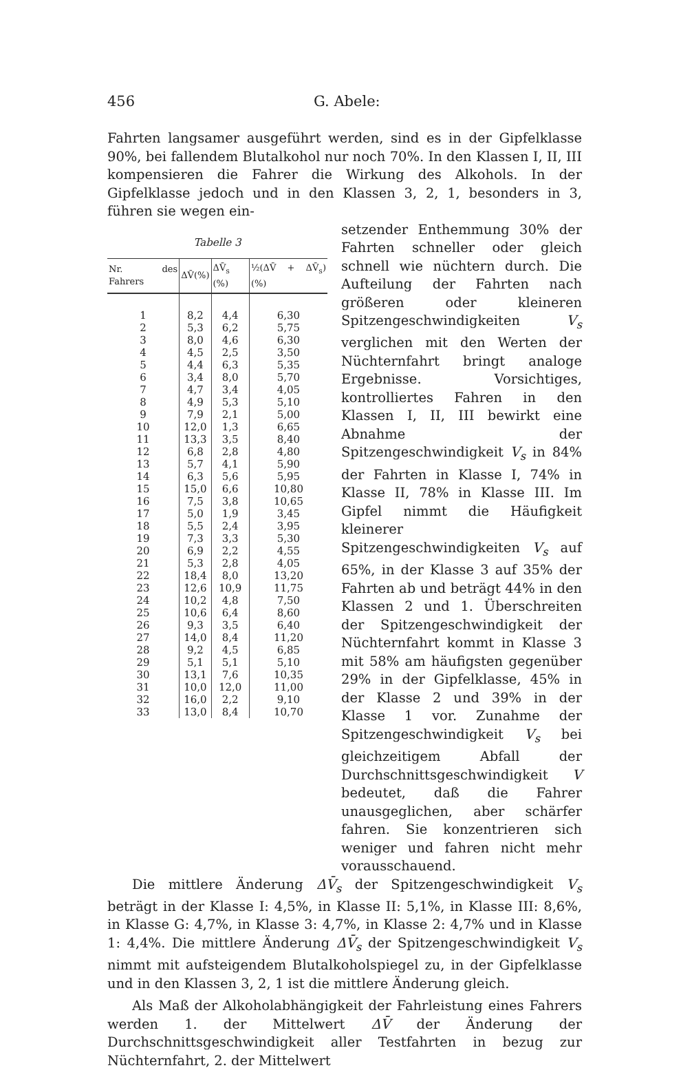456 G. Abele:
Fahrten langsamer ausgeführt werden, sind es in der Gipfelklasse 90%, bei fallendem Blutalkohol nur noch 70%. In den Klassen I, II, III kompensieren die Fahrer die Wirkung des Alkohols. In der Gipfelklasse jedoch und in den Klassen 3, 2, 1, besonders in 3, führen sie wegen ein-
Tabelle 3
| Nr. des Fahrers | ΔV̄(%) | ΔV̄<sub>s</sub> (%) | ½(ΔV̄ + ΔV̄<sub>s</sub>) (%) |
| --- | --- | --- | --- |
| 1 | 8,2 | 4,4 | 6,30 |
| 2 | 5,3 | 6,2 | 5,75 |
| 3 | 8,0 | 4,6 | 6,30 |
| 4 | 4,5 | 2,5 | 3,50 |
| 5 | 4,4 | 6,3 | 5,35 |
| 6 | 3,4 | 8,0 | 5,70 |
| 7 | 4,7 | 3,4 | 4,05 |
| 8 | 4,9 | 5,3 | 5,10 |
| 9 | 7,9 | 2,1 | 5,00 |
| 10 | 12,0 | 1,3 | 6,65 |
| 11 | 13,3 | 3,5 | 8,40 |
| 12 | 6,8 | 2,8 | 4,80 |
| 13 | 5,7 | 4,1 | 5,90 |
| 14 | 6,3 | 5,6 | 5,95 |
| 15 | 15,0 | 6,6 | 10,80 |
| 16 | 7,5 | 3,8 | 10,65 |
| 17 | 5,0 | 1,9 | 3,45 |
| 18 | 5,5 | 2,4 | 3,95 |
| 19 | 7,3 | 3,3 | 5,30 |
| 20 | 6,9 | 2,2 | 4,55 |
| 21 | 5,3 | 2,8 | 4,05 |
| 22 | 18,4 | 8,0 | 13,20 |
| 23 | 12,6 | 10,9 | 11,75 |
| 24 | 10,2 | 4,8 | 7,50 |
| 25 | 10,6 | 6,4 | 8,60 |
| 26 | 9,3 | 3,5 | 6,40 |
| 27 | 14,0 | 8,4 | 11,20 |
| 28 | 9,2 | 4,5 | 6,85 |
| 29 | 5,1 | 5,1 | 5,10 |
| 30 | 13,1 | 7,6 | 10,35 |
| 31 | 10,0 | 12,0 | 11,00 |
| 32 | 16,0 | 2,2 | 9,10 |
| 33 | 13,0 | 8,4 | 10,70 |
setzender Enthemmung 30% der Fahrten schneller oder gleich schnell wie nüchtern durch. Die Aufteilung der Fahrten nach größeren oder kleineren Spitzengeschwindigkeiten V<sub>s</sub> verglichen mit den Werten der Nüchternfahrt bringt analoge Ergebnisse. Vorsichtiges, kontrolliertes Fahren in den Klassen I, II, III bewirkt eine Abnahme der Spitzengeschwindigkeit V<sub>s</sub> in 84% der Fahrten in Klasse I, 74% in Klasse II, 78% in Klasse III. Im Gipfel nimmt die Häufigkeit kleinerer Spitzengeschwindigkeiten V<sub>s</sub> auf 65%, in der Klasse 3 auf 35% der Fahrten ab und beträgt 44% in den Klassen 2 und 1. Überschreiten der Spitzengeschwindigkeit der Nüchternfahrt kommt in Klasse 3 mit 58% am häufigsten gegenüber 29% in der Gipfelklasse, 45% in der Klasse 2 und 39% in der Klasse 1 vor. Zunahme der Spitzengeschwindigkeit V<sub>s</sub> bei gleichzeitigem Abfall der Durchschnittsgeschwindigkeit V bedeutet, daß die Fahrer unausgeglichen, aber schärfer fahren. Sie konzentrieren sich weniger und fahren nicht mehr vorausschauend.
Die mittlere Änderung ΔV̄<sub>s</sub> der Spitzengeschwindigkeit V<sub>s</sub> beträgt in der Klasse I: 4,5%, in Klasse II: 5,1%, in Klasse III: 8,6%, in Klasse G: 4,7%, in Klasse 3: 4,7%, in Klasse 2: 4,7% und in Klasse 1: 4,4%. Die mittlere Änderung ΔV̄<sub>s</sub> der Spitzengeschwindigkeit V<sub>s</sub> nimmt mit aufsteigendem Blutalkoholspiegel zu, in der Gipfelklasse und in den Klassen 3, 2, 1 ist die mittlere Änderung gleich.
Als Maß der Alkoholabhängigkeit der Fahrleistung eines Fahrers werden 1. der Mittelwert ΔV̄ der Änderung der Durchschnittsgeschwindigkeit aller Testfahrten in bezug zur Nüchternfahrt, 2. der Mittelwert